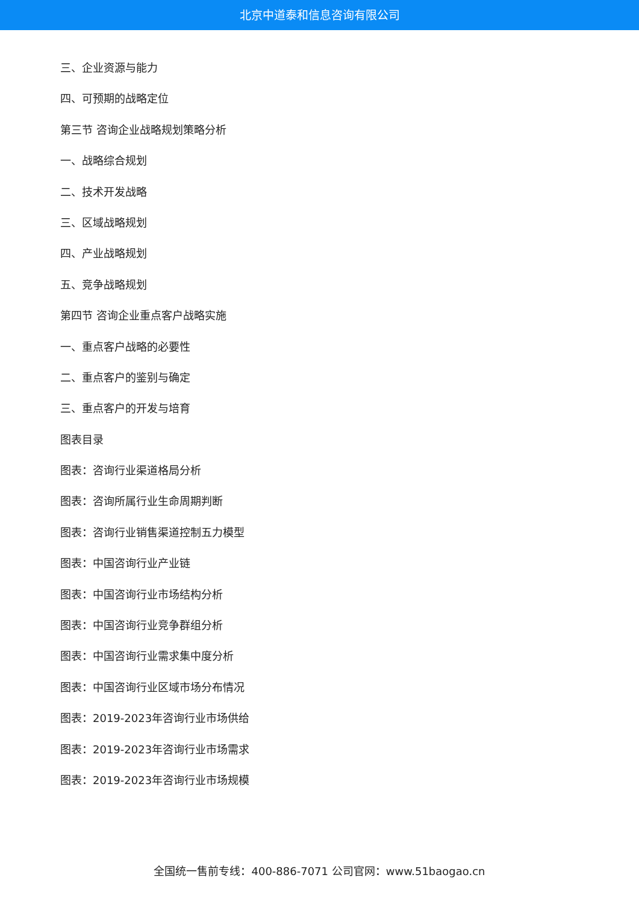北京中道泰和信息咨询有限公司
三、企业资源与能力
四、可预期的战略定位
第三节 咨询企业战略规划策略分析
一、战略综合规划
二、技术开发战略
三、区域战略规划
四、产业战略规划
五、竞争战略规划
第四节 咨询企业重点客户战略实施
一、重点客户战略的必要性
二、重点客户的鉴别与确定
三、重点客户的开发与培育
图表目录
图表：咨询行业渠道格局分析
图表：咨询所属行业生命周期判断
图表：咨询行业销售渠道控制五力模型
图表：中国咨询行业产业链
图表：中国咨询行业市场结构分析
图表：中国咨询行业竞争群组分析
图表：中国咨询行业需求集中度分析
图表：中国咨询行业区域市场分布情况
图表：2019-2023年咨询行业市场供给
图表：2019-2023年咨询行业市场需求
图表：2019-2023年咨询行业市场规模
全国统一售前专线：400-886-7071 公司官网：www.51baogao.cn